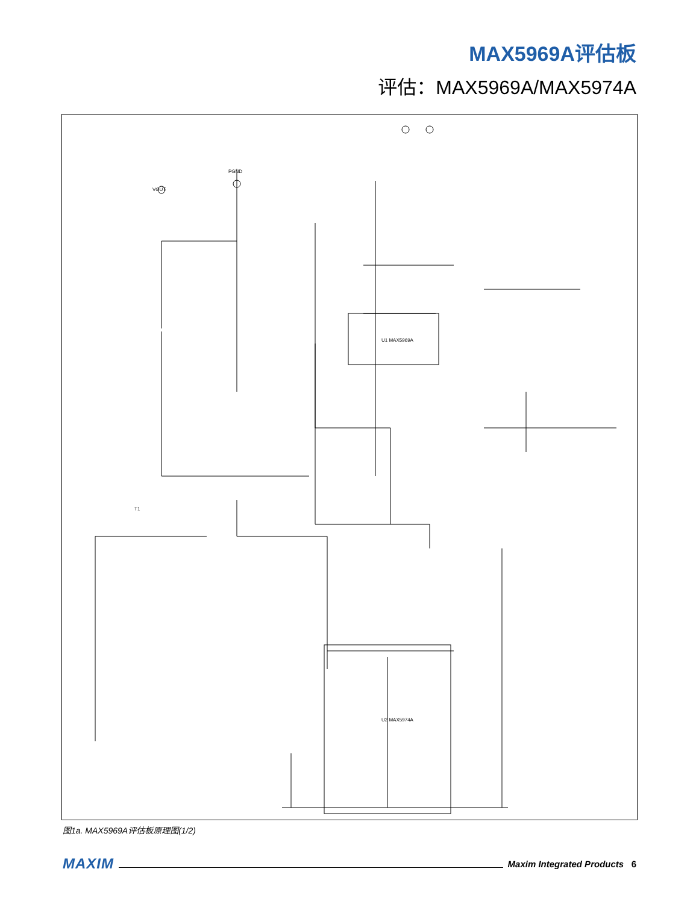MAX5969A评估板
评估：MAX5969A/MAX5974A
U1 MAX5969A
U2 MAX5974A
VOUT
PGND
T1
图1a. MAX5969A评估板原理图(1/2)
MAXIM Maxim Integrated Products 6